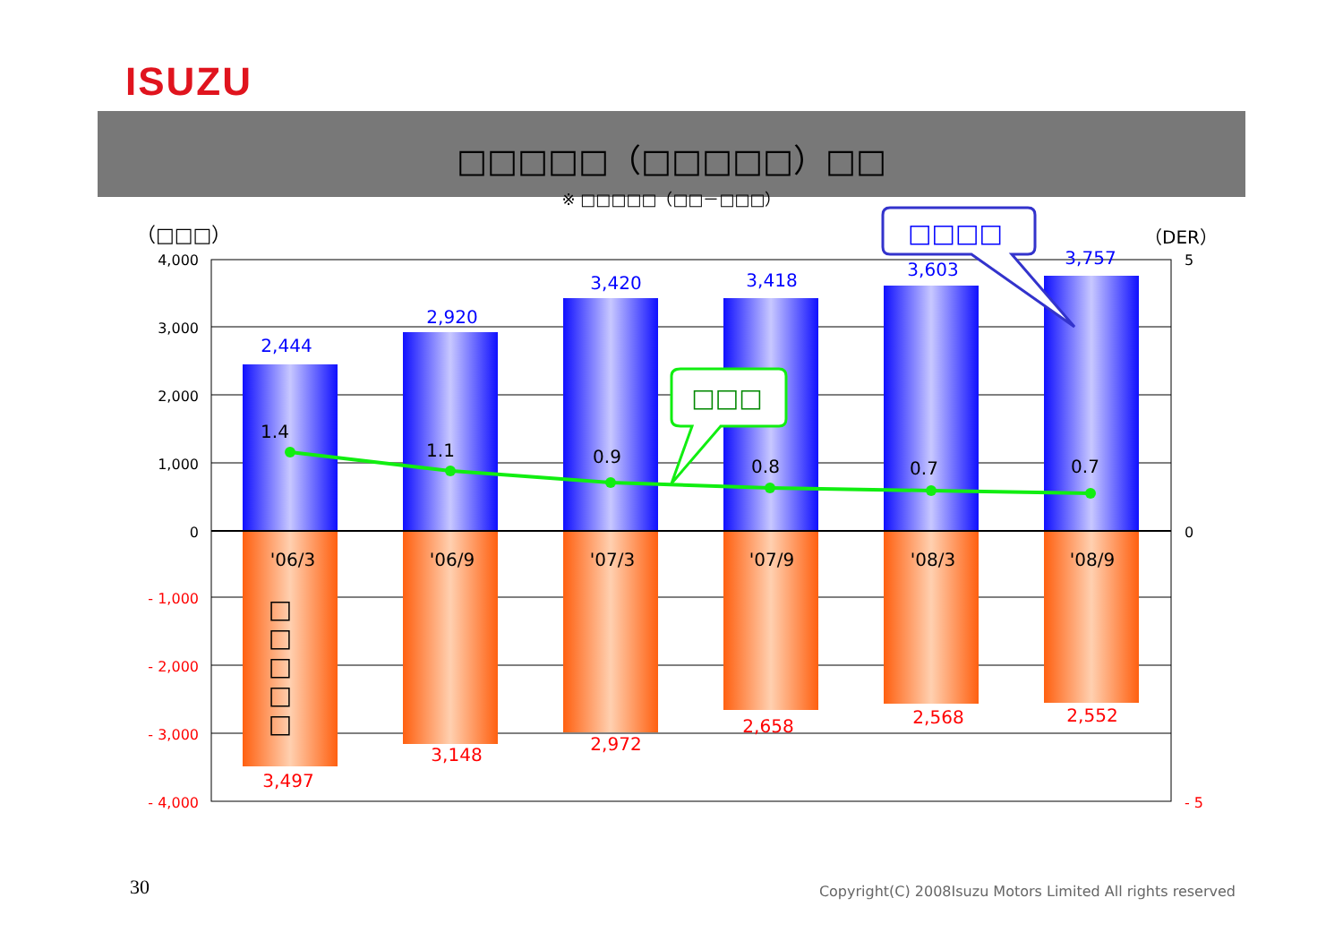ISUZU
□□□□□（□□□□□）□□
※ □□□□□（□□－□□□）
4,000
3,000
2,000
1,000
0
- 1,000
- 2,000
- 3,000
- 4,000
5
0
- 5
（DER）
（□□□）
2,444
2,920
3,420
3,418
3,603
3,757
3,497
3,148
2,972
2,658
2,568
2,552
1.4
1.1
0.9
0.8
0.7
0.7
'06/3
'06/9
'07/3
'07/9
'08/3
'08/9
□
□
□
□
□
□□□
□□□□
30
Copyright(C) 2008Isuzu Motors Limited All rights reserved